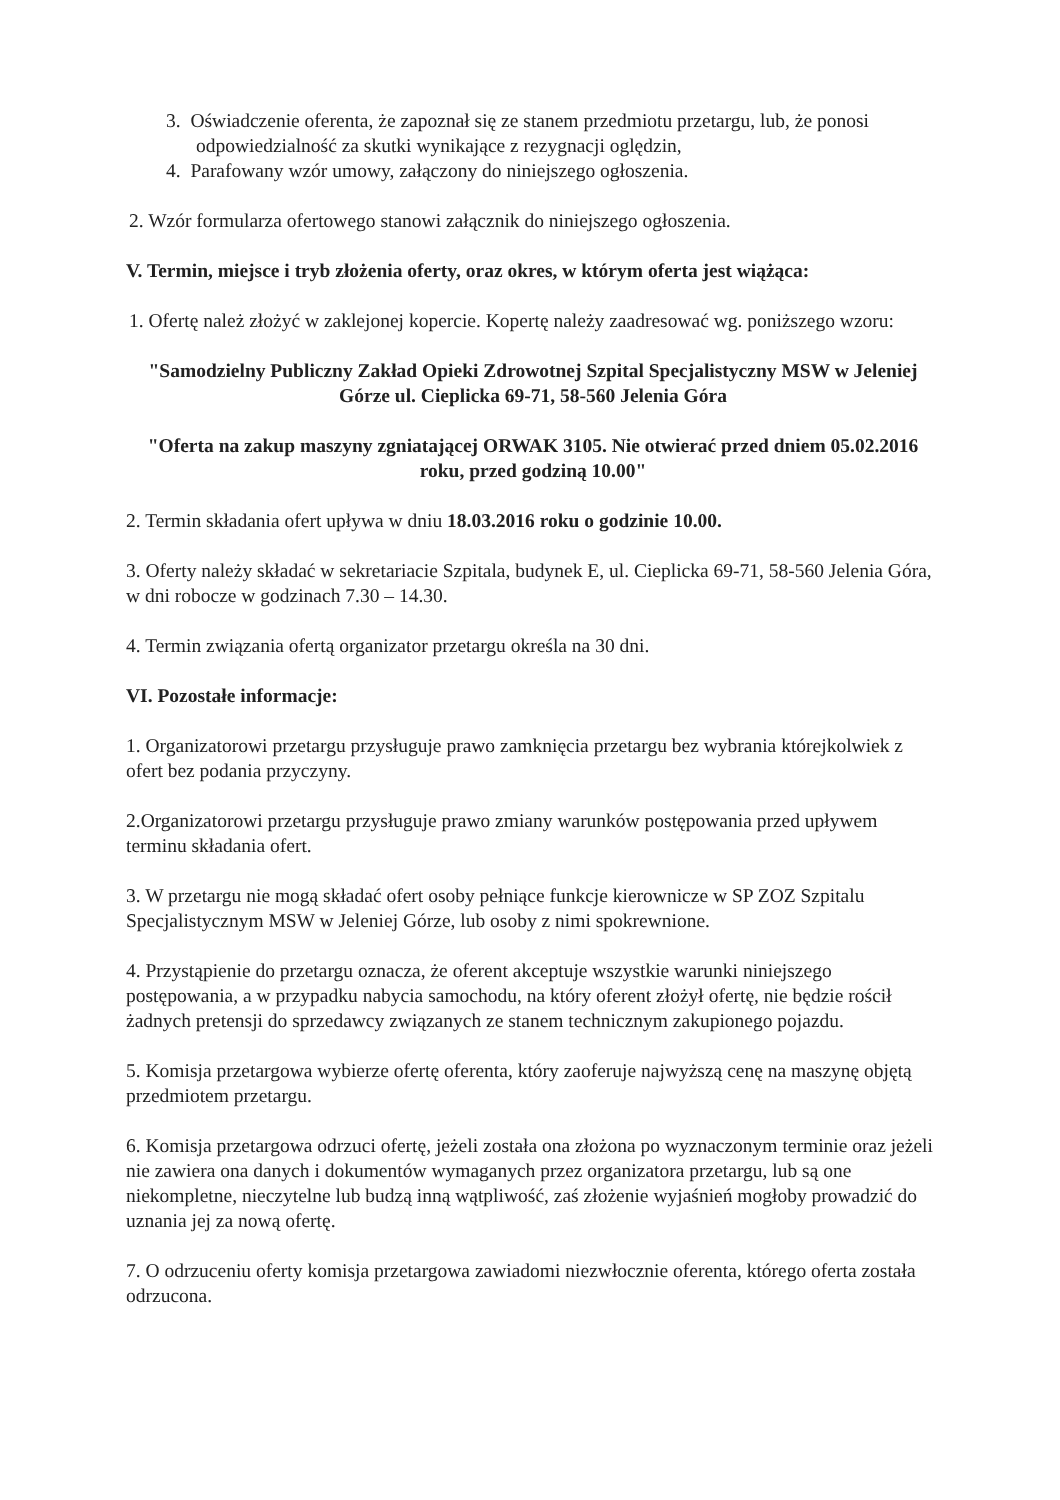3. Oświadczenie oferenta, że zapoznał się ze stanem przedmiotu przetargu, lub, że ponosi odpowiedzialność za skutki wynikające z rezygnacji oględzin,
4. Parafowany wzór umowy, załączony do niniejszego ogłoszenia.
2. Wzór formularza ofertowego stanowi załącznik do niniejszego ogłoszenia.
V. Termin, miejsce i tryb złożenia oferty, oraz okres, w którym oferta jest wiążąca:
1. Ofertę należ złożyć w zaklejonej kopercie. Kopertę należy zaadresować wg. poniższego wzoru:
"Samodzielny Publiczny Zakład Opieki Zdrowotnej Szpital Specjalistyczny MSW w Jeleniej Górze ul. Cieplicka 69-71, 58-560 Jelenia Góra
"Oferta na zakup maszyny zgniatającej ORWAK 3105. Nie otwierać przed dniem 05.02.2016 roku, przed godziną 10.00"
2. Termin składania ofert upływa w dniu 18.03.2016 roku o godzinie 10.00.
3. Oferty należy składać w sekretariacie Szpitala, budynek E, ul. Cieplicka 69-71, 58-560 Jelenia Góra, w dni robocze w godzinach 7.30 – 14.30.
4. Termin związania ofertą organizator przetargu określa na 30 dni.
VI. Pozostałe informacje:
1. Organizatorowi przetargu przysługuje prawo zamknięcia przetargu bez wybrania którejkolwiek z ofert bez podania przyczyny.
2.Organizatorowi przetargu przysługuje prawo zmiany warunków postępowania przed upływem terminu składania ofert.
3. W przetargu nie mogą składać ofert osoby pełniące funkcje kierownicze w SP ZOZ Szpitalu Specjalistycznym MSW w Jeleniej Górze, lub osoby z nimi spokrewnione.
4. Przystąpienie do przetargu oznacza, że oferent akceptuje wszystkie warunki niniejszego postępowania, a w przypadku nabycia samochodu, na który oferent złożył ofertę, nie będzie rościł żadnych pretensji do sprzedawcy związanych ze stanem technicznym zakupionego pojazdu.
5. Komisja przetargowa wybierze ofertę oferenta, który zaoferuje najwyższą cenę na maszynę objętą przedmiotem przetargu.
6. Komisja przetargowa odrzuci ofertę, jeżeli została ona złożona po wyznaczonym terminie oraz jeżeli nie zawiera ona danych i dokumentów wymaganych przez organizatora przetargu, lub są one niekompletne, nieczytelne lub budzą inną wątpliwość, zaś złożenie wyjaśnień mogłoby prowadzić do uznania jej za nową ofertę.
7. O odrzuceniu oferty komisja przetargowa zawiadomi niezwłocznie oferenta, którego oferta została odrzucona.